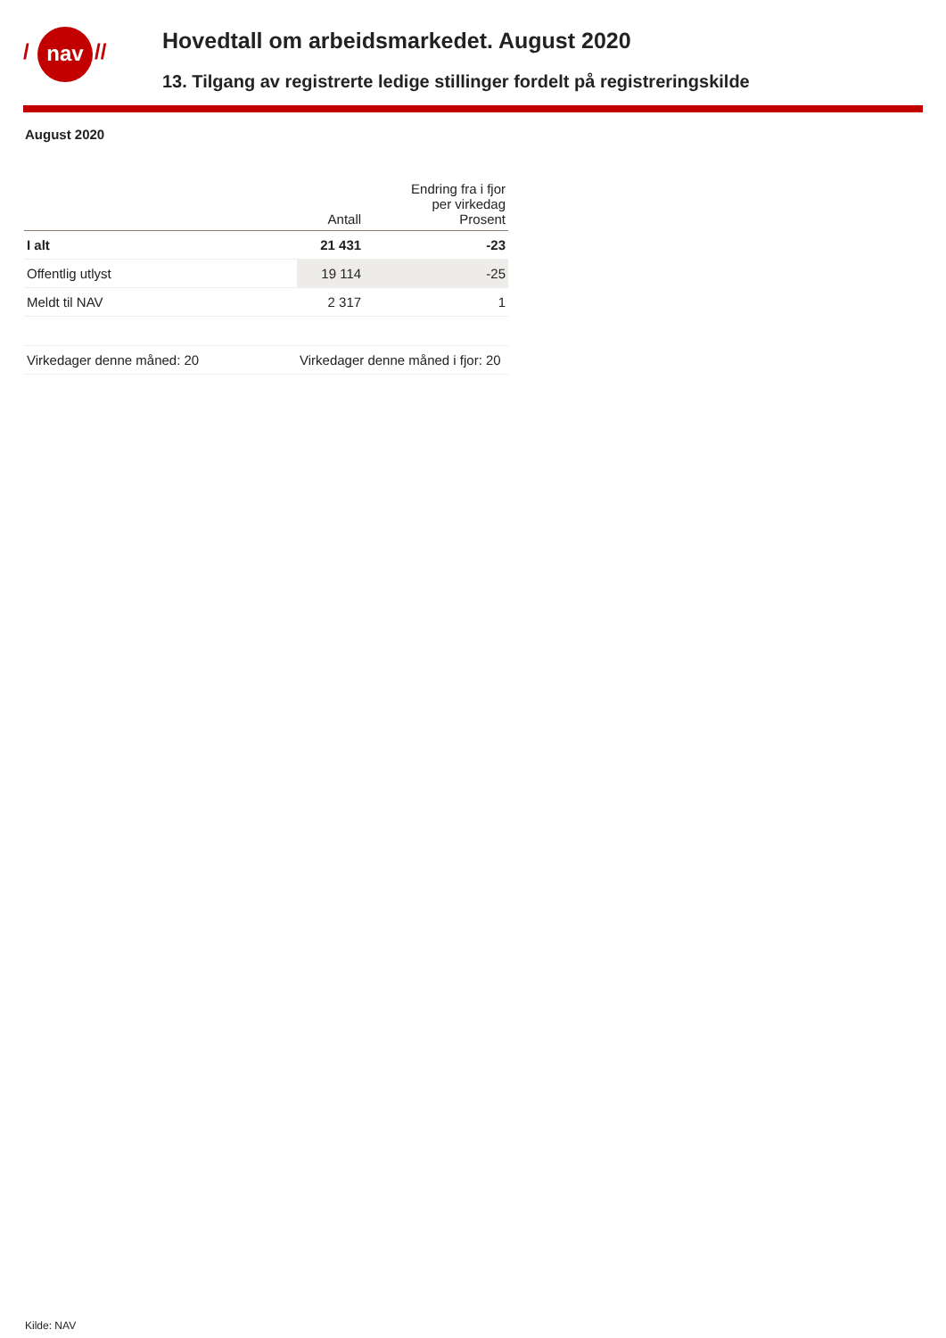/ nav //
Hovedtall om arbeidsmarkedet. August 2020
13. Tilgang av registrerte ledige stillinger fordelt på registreringskilde
August 2020
| | Antall | Endring fra i fjor per virkedag Prosent |
| --- | --- | --- |
| I alt | 21 431 | -23 |
| Offentlig utlyst | 19 114 | -25 |
| Meldt til NAV | 2 317 | 1 |
| Virkedager denne måned: 20 | Virkedager denne måned i fjor: 20 | |
Kilde: NAV